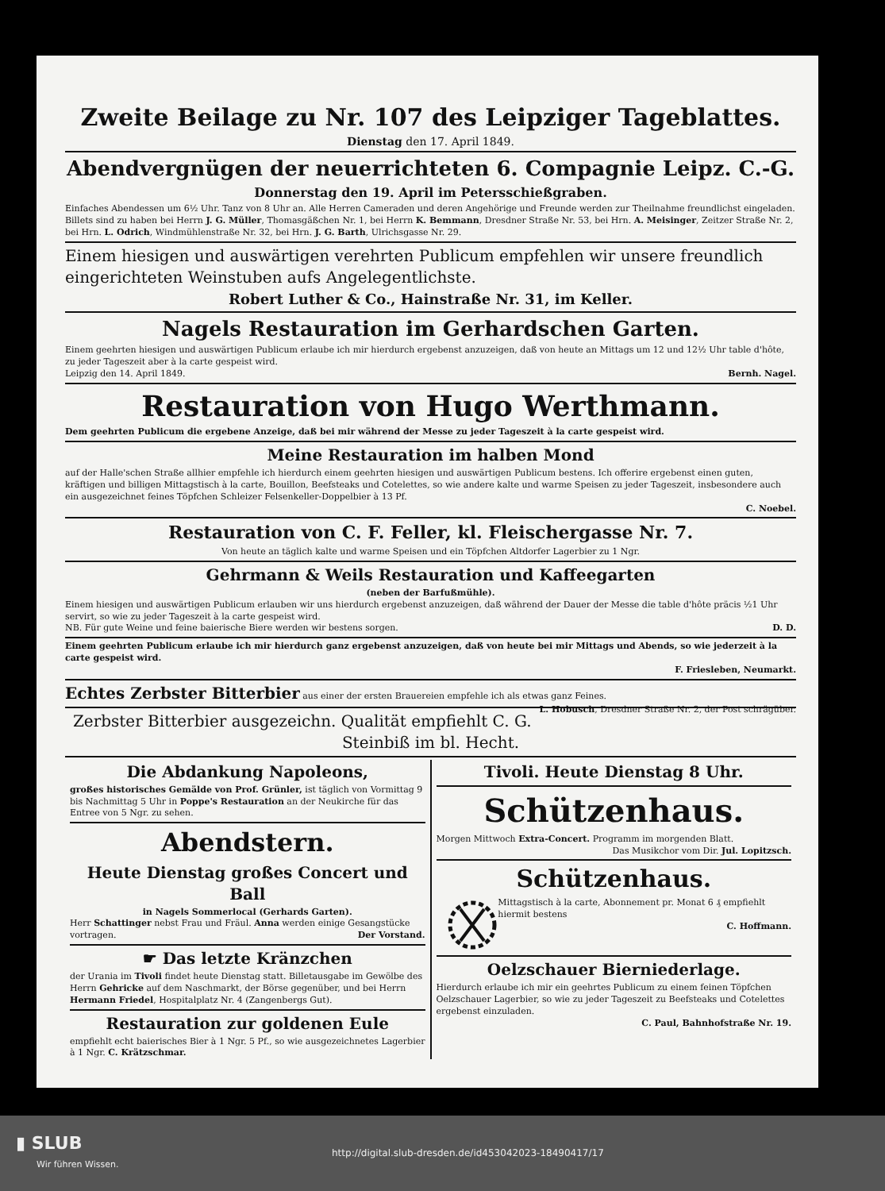Zweite Beilage zu Nr. 107 des Leipziger Tageblattes.
Dienstag den 17. April 1849.
Abendvergnügen der neuerrichteten 6. Compagnie Leipz. C.-G.
Donnerstag den 19. April im Petersschießgraben.
Einfaches Abendessen um 6½ Uhr. Tanz von 8 Uhr an. Alle Herren Cameraden und deren Angehörige und Freunde werden zur Theilnahme freundlichst eingeladen. Billets sind zu haben bei Herrn J. G. Müller, Thomasgäßchen Nr. 1, bei Herrn K. Bemmann, Dresdner Straße Nr. 53, bei Hrn. A. Meisinger, Zeitzer Straße Nr. 2, bei Hrn. L. Odrich, Windmühlenstraße Nr. 32, bei Hrn. J. G. Barth, Ulrichsgasse Nr. 29.
Einem hiesigen und auswärtigen verehrten Publicum empfehlen wir unsere freundlich eingerichteten Weinstuben aufs Angelegentlichste.
Robert Luther & Co., Hainstraße Nr. 31, im Keller.
Nagels Restauration im Gerhardschen Garten.
Einem geehrten hiesigen und auswärtigen Publicum erlaube ich mir hierdurch ergebenst anzuzeigen, daß von heute an Mittags um 12 und 12½ Uhr table d'hôte, zu jeder Tageszeit aber à la carte gespeist wird.
Leipzig den 14. April 1849. Bernh. Nagel.
Restauration von Hugo Werthmann.
Dem geehrten Publicum die ergebene Anzeige, daß bei mir während der Messe zu jeder Tageszeit à la carte gespeist wird.
Meine Restauration im halben Mond
auf der Halle'schen Straße allhier empfehle ich hierdurch einem geehrten hiesigen und auswärtigen Publicum bestens. Ich offerire ergebenst einen guten, kräftigen und billigen Mittagstisch à la carte, Bouillon, Beefsteaks und Cotelettes, so wie andere kalte und warme Speisen zu jeder Tageszeit, insbesondere auch ein ausgezeichnet feines Töpfchen Schleizer Felsenkeller-Doppelbier à 13 Pf.
C. Noebel.
Restauration von C. F. Feller, kl. Fleischergasse Nr. 7.
Von heute an täglich kalte und warme Speisen und ein Töpfchen Altdorfer Lagerbier zu 1 Ngr.
Gehrmann & Weils Restauration und Kaffeegarten
(neben der Barfußmühle).
Einem hiesigen und auswärtigen Publicum erlauben wir uns hierdurch ergebenst anzuzeigen, daß während der Dauer der Messe die table d'hôte präcis ½1 Uhr servirt, so wie zu jeder Tageszeit à la carte gespeist wird.
NB. Für gute Weine und feine baierische Biere werden wir bestens sorgen. D. D.
Einem geehrten Publicum erlaube ich mir hierdurch ganz ergebenst anzuzeigen, daß von heute bei mir Mittags und Abends, so wie jederzeit à la carte gespeist wird.
F. Friesleben, Neumarkt.
Echtes Zerbster Bitterbier aus einer der ersten Brauereien empfehle ich als etwas ganz Feines. L. Hobusch, Dresdner Straße Nr. 2, der Post schrägüber.
Zerbster Bitterbier ausgezeichn. Qualität empfiehlt C. G. Steinbiß im bl. Hecht.
Die Abdankung Napoleons,
großes historisches Gemälde von Prof. Grünler, ist täglich von Vormittag 9 bis Nachmittag 5 Uhr in Poppe's Restauration an der Neukirche für das Entree von 5 Ngr. zu sehen.
Abendstern.
Heute Dienstag großes Concert und Ball
in Nagels Sommerlocal (Gerhards Garten).
Herr Schattinger nebst Frau und Fräul. Anna werden einige Gesangstücke vortragen. Der Vorstand.
☛ Das letzte Kränzchen
der Urania im Tivoli findet heute Dienstag statt. Billetausgabe im Gewölbe des Herrn Gehricke auf dem Naschmarkt, der Börse gegenüber, und bei Herrn Hermann Friedel, Hospitalplatz Nr. 4 (Zangenbergs Gut).
Restauration zur goldenen Eule
empfiehlt echt baierisches Bier à 1 Ngr. 5 Pf., so wie ausgezeichnetes Lagerbier à 1 Ngr. C. Krätzschmar.
Tivoli. Heute Dienstag 8 Uhr.
Schützenhaus.
Morgen Mittwoch Extra-Concert. Programm im morgenden Blatt.
Das Musikchor vom Dir. Jul. Lopitzsch.
Schützenhaus.
Mittagstisch à la carte, Abonnement pr. Monat 6 ₰ empfiehlt hiermit bestens
C. Hoffmann.
Oelzschauer Bierniederlage.
Hierdurch erlaube ich mir ein geehrtes Publicum zu einem feinen Töpfchen Oelzschauer Lagerbier, so wie zu jeder Tageszeit zu Beefsteaks und Cotelettes ergebenst einzuladen.
C. Paul, Bahnhofstraße Nr. 19.
▮ SLUB
Wir führen Wissen.
http://digital.slub-dresden.de/id453042023-18490417/17